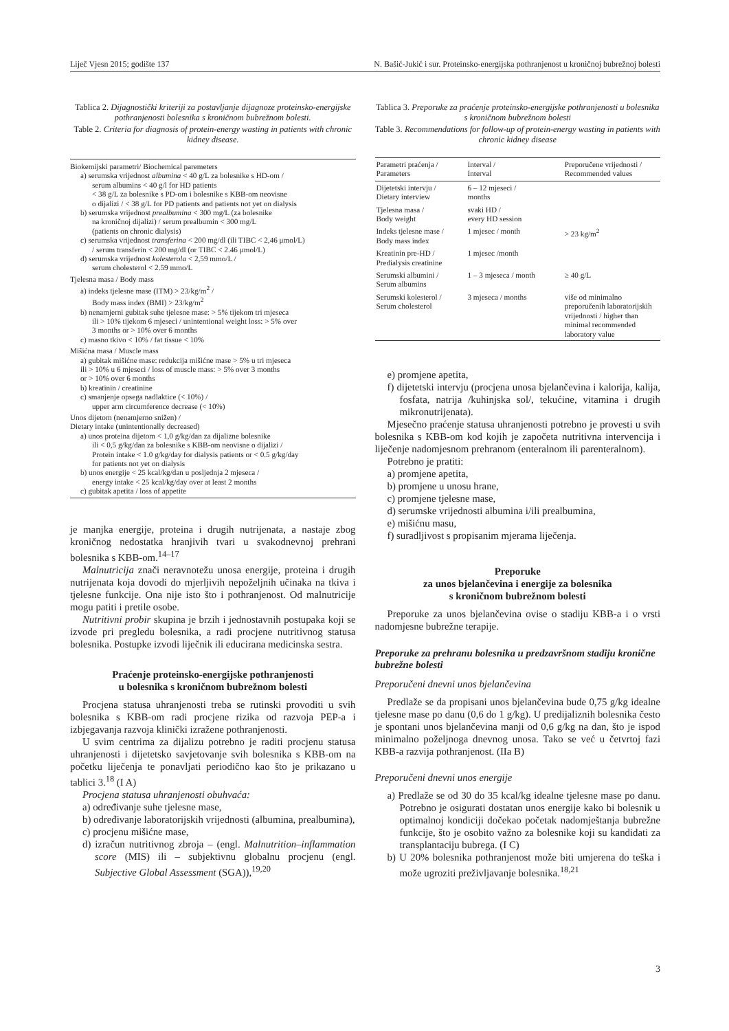Liječ Vjesn 2015; godište 137 N. Bašić-Jukić i sur. Proteinsko-energijska pothranjenost u kroničnoj bubrežnoj bolesti
Tablica 2. Dijagnostički kriteriji za postavljanje dijagnoze proteinsko-energijske pothranjenosti bolesnika s kroničnom bubrežnom bolesti.
Table 2. Criteria for diagnosis of protein-energy wasting in patients with chronic kidney disease.
Biokemijski parametri/ Biochemical paremeters
a) serumska vrijednost albumina < 40 g/L za bolesnike s HD-om /
serum albumins < 40 g/l for HD patients
< 38 g/L za bolesnike s PD-om i bolesnike s KBB-om neovisne
o dijalizi / < 38 g/L for PD patients and patients not yet on dialysis
b) serumska vrijednost prealbumina < 300 mg/L (za bolesnike
na kroničnoj dijalizi) / serum prealbumin < 300 mg/L
(patients on chronic dialysis)
c) serumska vrijednost transferina < 200 mg/dl (ili TIBC < 2,46 μmol/L)
/ serum transferin < 200 mg/dl (or TIBC < 2.46 μmol/L)
d) serumska vrijednost kolesterola < 2,59 mmo/L /
serum cholesterol < 2.59 mmo/L
Tjelesna masa / Body mass
a) indeks tjelesne mase (ITM) > 23/kg/m<sup>2</sup> /
Body mass index (BMI) > 23/kg/m<sup>2</sup>
b) nenamjerni gubitak suhe tjelesne mase: > 5% tijekom tri mjeseca
ili > 10% tijekom 6 mjeseci / unintentional weight loss: > 5% over
3 months or > 10% over 6 months
c) masno tkivo < 10% / fat tissue < 10%
Mišićna masa / Muscle mass
a) gubitak mišićne mase: redukcija mišićne mase > 5% u tri mjeseca
ili > 10% u 6 mjeseci / loss of muscle mass: > 5% over 3 months
or > 10% over 6 months
b) kreatinin / creatinine
c) smanjenje opsega nadlaktice (< 10%) /
upper arm circumference decrease (< 10%)
Unos dijetom (nenamjerno snižen) /
Dietary intake (unintentionally decreased)
a) unos proteina dijetom < 1,0 g/kg/dan za dijalizne bolesnike
ili < 0,5 g/kg/dan za bolesnike s KBB-om neovisne o dijalizi /
Protein intake < 1.0 g/kg/day for dialysis patients or < 0.5 g/kg/day
for patients not yet on dialysis
b) unos energije < 25 kcal/kg/dan u posljednja 2 mjeseca /
energy intake < 25 kcal/kg/day over at least 2 months
c) gubitak apetita / loss of appetite
je manjka energije, proteina i drugih nutrijenata, a nastaje zbog kroničnog nedostatka hranjivih tvari u svakodnevnoj prehrani bolesnika s KBB-om.<sup>14–17</sup>
Malnutricija znači neravnotežu unosa energije, proteina i drugih nutrijenata koja dovodi do mjerljivih nepoželjnih učinaka na tkiva i tjelesne funkcije. Ona nije isto što i pothranjenost. Od malnutricije mogu patiti i pretile osobe.
Nutritivni probir skupina je brzih i jednostavnih postupaka koji se izvode pri pregledu bolesnika, a radi procjene nutritivnog statusa bolesnika. Postupke izvodi liječnik ili educirana medicinska sestra.
Praćenje proteinsko-energijske pothranjenosti
u bolesnika s kroničnom bubrežnom bolesti
Procjena statusa uhranjenosti treba se rutinski provoditi u svih bolesnika s KBB-om radi procjene rizika od razvoja PEP-a i izbjegavanja razvoja klinički izražene pothranjenosti.
U svim centrima za dijalizu potrebno je raditi procjenu statusa uhranjenosti i dijetetsko savjetovanje svih bolesnika s KBB-om na početku liječenja te ponavljati periodično kao što je prikazano u tablici 3.<sup>18</sup> (I A)
Procjena statusa uhranjenosti obuhvaća:
a) određivanje suhe tjelesne mase,
b) određivanje laboratorijskih vrijednosti (albumina, prealbumina),
c) procjenu mišićne mase,
d) izračun nutritivnog zbroja – (engl. Malnutrition–inflammation score (MIS) ili – subjektivnu globalnu procjenu (engl. Subjective Global Assessment (SGA)),<sup>19,20</sup>
Tablica 3. Preporuke za praćenje proteinsko-energijske pothranjenosti u bolesnika s kroničnom bubrežnom bolesti
Table 3. Recommendations for follow-up of protein-energy wasting in patients with chronic kidney disease
| Parametri praćenja / Parameters | Interval / Interval | Preporučene vrijednosti / Recommended values |
| --- | --- | --- |
| Dijetetski intervju / Dietary interview | 6 – 12 mjeseci / months | |
| Tjelesna masa / Body weight | svaki HD / every HD session | |
| Indeks tjelesne mase / Body mass index | 1 mjesec / month | > 23 kg/m<sup>2</sup> |
| Kreatinin pre-HD / Predialysis creatinine | 1 mjesec /month | |
| Serumski albumini / Serum albumins | 1 – 3 mjeseca / month | ≥ 40 g/L |
| Serumski kolesterol / Serum cholesterol | 3 mjeseca / months | više od minimalno preporučenih laboratorijskih vrijednosti / higher than minimal recommended laboratory value |
e) promjene apetita,
f) dijetetski intervju (procjena unosa bjelančevina i kalorija, kalija, fosfata, natrija /kuhinjska sol/, tekućine, vitamina i drugih mikronutrijenata).
Mjesečno praćenje statusa uhranjenosti potrebno je provesti u svih bolesnika s KBB-om kod kojih je započeta nutritivna intervencija i liječenje nadomjesnom prehranom (enteralnom ili parenteralnom).
Potrebno je pratiti:
a) promjene apetita,
b) promjene u unosu hrane,
c) promjene tjelesne mase,
d) serumske vrijednosti albumina i/ili prealbumina,
e) mišićnu masu,
f) suradljivost s propisanim mjerama liječenja.
Preporuke
za unos bjelančevina i energije za bolesnika
s kroničnom bubrežnom bolesti
Preporuke za unos bjelančevina ovise o stadiju KBB-a i o vrsti nadomjesne bubrežne terapije.
Preporuke za prehranu bolesnika u predzavršnom stadiju kronične bubrežne bolesti
Preporučeni dnevni unos bjelančevina
Predlaže se da propisani unos bjelančevina bude 0,75 g/kg idealne tjelesne mase po danu (0,6 do 1 g/kg). U predijaliznih bolesnika često je spontani unos bjelančevina manji od 0,6 g/kg na dan, što je ispod minimalno poželjnoga dnevnog unosa. Tako se već u četvrtoj fazi KBB-a razvija pothranjenost. (IIa B)
Preporučeni dnevni unos energije
a) Predlaže se od 30 do 35 kcal/kg idealne tjelesne mase po danu. Potrebno je osigurati dostatan unos energije kako bi bolesnik u optimalnoj kondiciji dočekao početak nadomještanja bubrežne funkcije, što je osobito važno za bolesnike koji su kandidati za transplantaciju bubrega. (I C)
b) U 20% bolesnika pothranjenost može biti umjerena do teška i može ugroziti preživljavanje bolesnika.<sup>18,21</sup>
3